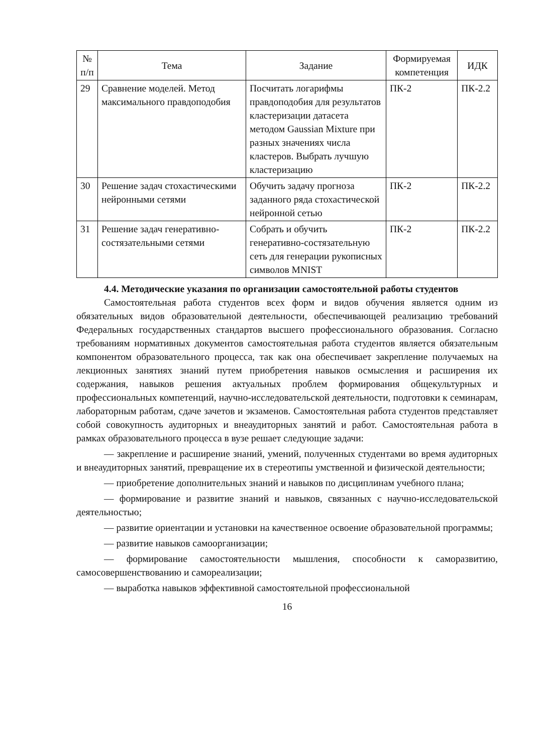| № п/п | Тема | Задание | Формируемая компетенция | ИДК |
| --- | --- | --- | --- | --- |
| 29 | Сравнение моделей. Метод максимального правдоподобия | Посчитать логарифмы правдоподобия для результатов кластеризации датасета методом Gaussian Mixture при разных значениях числа кластеров. Выбрать лучшую кластеризацию | ПК-2 | ПК-2.2 |
| 30 | Решение задач стохастическими нейронными сетями | Обучить задачу прогноза заданного ряда стохастической нейронной сетью | ПК-2 | ПК-2.2 |
| 31 | Решение задач генеративно-состязательными сетями | Собрать и обучить генеративно-состязательную сеть для генерации рукописных символов MNIST | ПК-2 | ПК-2.2 |
4.4. Методические указания по организации самостоятельной работы студентов
Самостоятельная работа студентов всех форм и видов обучения является одним из обязательных видов образовательной деятельности, обеспечивающей реализацию требований Федеральных государственных стандартов высшего профессионального образования. Согласно требованиям нормативных документов самостоятельная работа студентов является обязательным компонентом образовательного процесса, так как она обеспечивает закрепление получаемых на лекционных занятиях знаний путем приобретения навыков осмысления и расширения их содержания, навыков решения актуальных проблем формирования общекультурных и профессиональных компетенций, научно-исследовательской деятельности, подготовки к семинарам, лабораторным работам, сдаче зачетов и экзаменов. Самостоятельная работа студентов представляет собой совокупность аудиторных и внеаудиторных занятий и работ. Самостоятельная работа в рамках образовательного процесса в вузе решает следующие задачи:
— закрепление и расширение знаний, умений, полученных студентами во время аудиторных и внеаудиторных занятий, превращение их в стереотипы умственной и физической деятельности;
— приобретение дополнительных знаний и навыков по дисциплинам учебного плана;
— формирование и развитие знаний и навыков, связанных с научно-исследовательской деятельностью;
— развитие ориентации и установки на качественное освоение образовательной программы;
— развитие навыков самоорганизации;
— формирование самостоятельности мышления, способности к саморазвитию, самосовершенствованию и самореализации;
— выработка навыков эффективной самостоятельной профессиональной
16